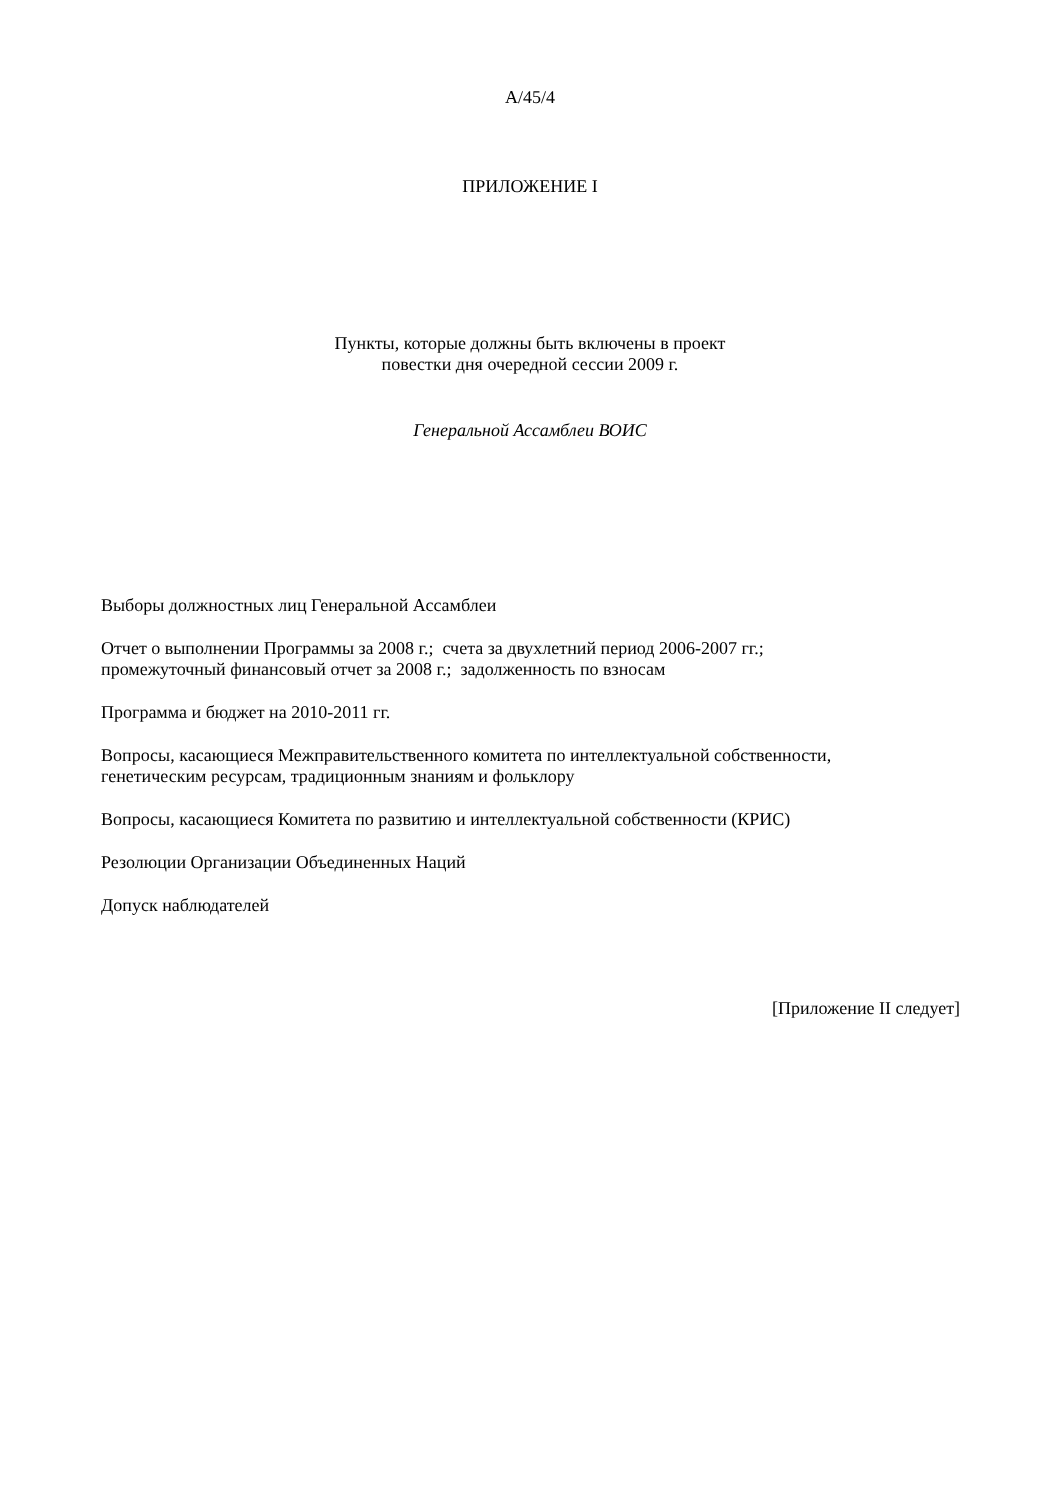A/45/4
ПРИЛОЖЕНИЕ I
Пункты, которые должны быть включены в проект
повестки дня очередной сессии 2009 г.
Генеральной Ассамблеи ВОИС
Выборы должностных лиц Генеральной Ассамблеи
Отчет о выполнении Программы за 2008 г.; счета за двухлетний период 2006-2007 гг.;
промежуточный финансовый отчет за 2008 г.; задолженность по взносам
Программа и бюджет на 2010-2011 гг.
Вопросы, касающиеся Межправительственного комитета по интеллектуальной собственности,
генетическим ресурсам, традиционным знаниям и фольклору
Вопросы, касающиеся Комитета по развитию и интеллектуальной собственности (КРИС)
Резолюции Организации Объединенных Наций
Допуск наблюдателей
[Приложение II следует]